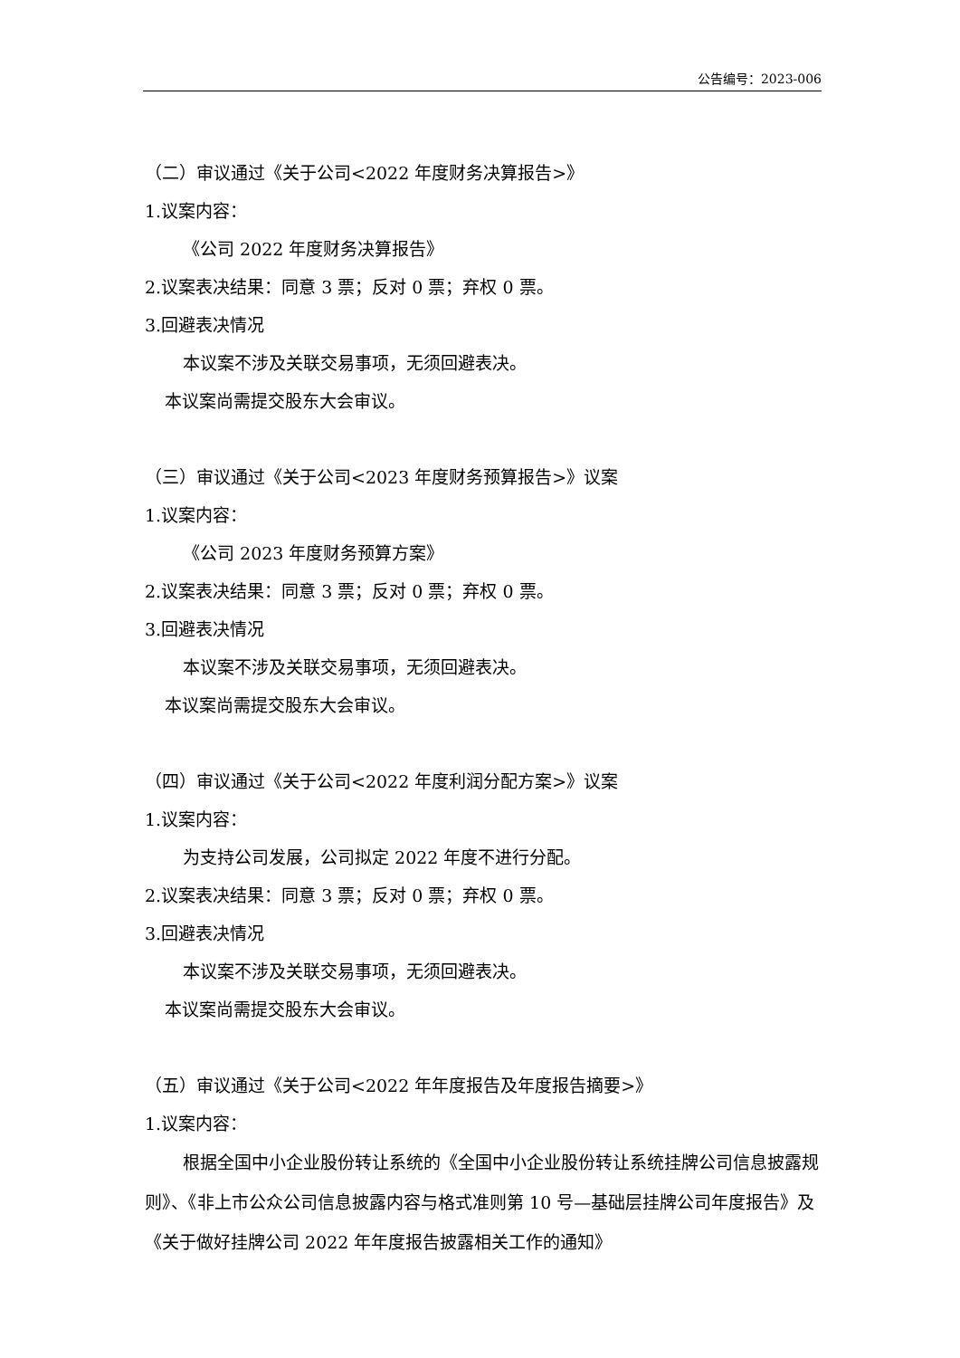公告编号：2023-006
（二）审议通过《关于公司<2022 年度财务决算报告>》
1.议案内容：
《公司 2022 年度财务决算报告》
2.议案表决结果：同意 3 票；反对 0 票；弃权 0 票。
3.回避表决情况
本议案不涉及关联交易事项，无须回避表决。
本议案尚需提交股东大会审议。
（三）审议通过《关于公司<2023 年度财务预算报告>》议案
1.议案内容：
《公司 2023 年度财务预算方案》
2.议案表决结果：同意 3 票；反对 0 票；弃权 0 票。
3.回避表决情况
本议案不涉及关联交易事项，无须回避表决。
本议案尚需提交股东大会审议。
（四）审议通过《关于公司<2022 年度利润分配方案>》议案
1.议案内容：
为支持公司发展，公司拟定 2022 年度不进行分配。
2.议案表决结果：同意 3 票；反对 0 票；弃权 0 票。
3.回避表决情况
本议案不涉及关联交易事项，无须回避表决。
本议案尚需提交股东大会审议。
（五）审议通过《关于公司<2022 年年度报告及年度报告摘要>》
1.议案内容：
根据全国中小企业股份转让系统的《全国中小企业股份转让系统挂牌公司信息披露规则》、《非上市公众公司信息披露内容与格式准则第 10 号—基础层挂牌公司年度报告》及《关于做好挂牌公司 2022 年年度报告披露相关工作的通知》